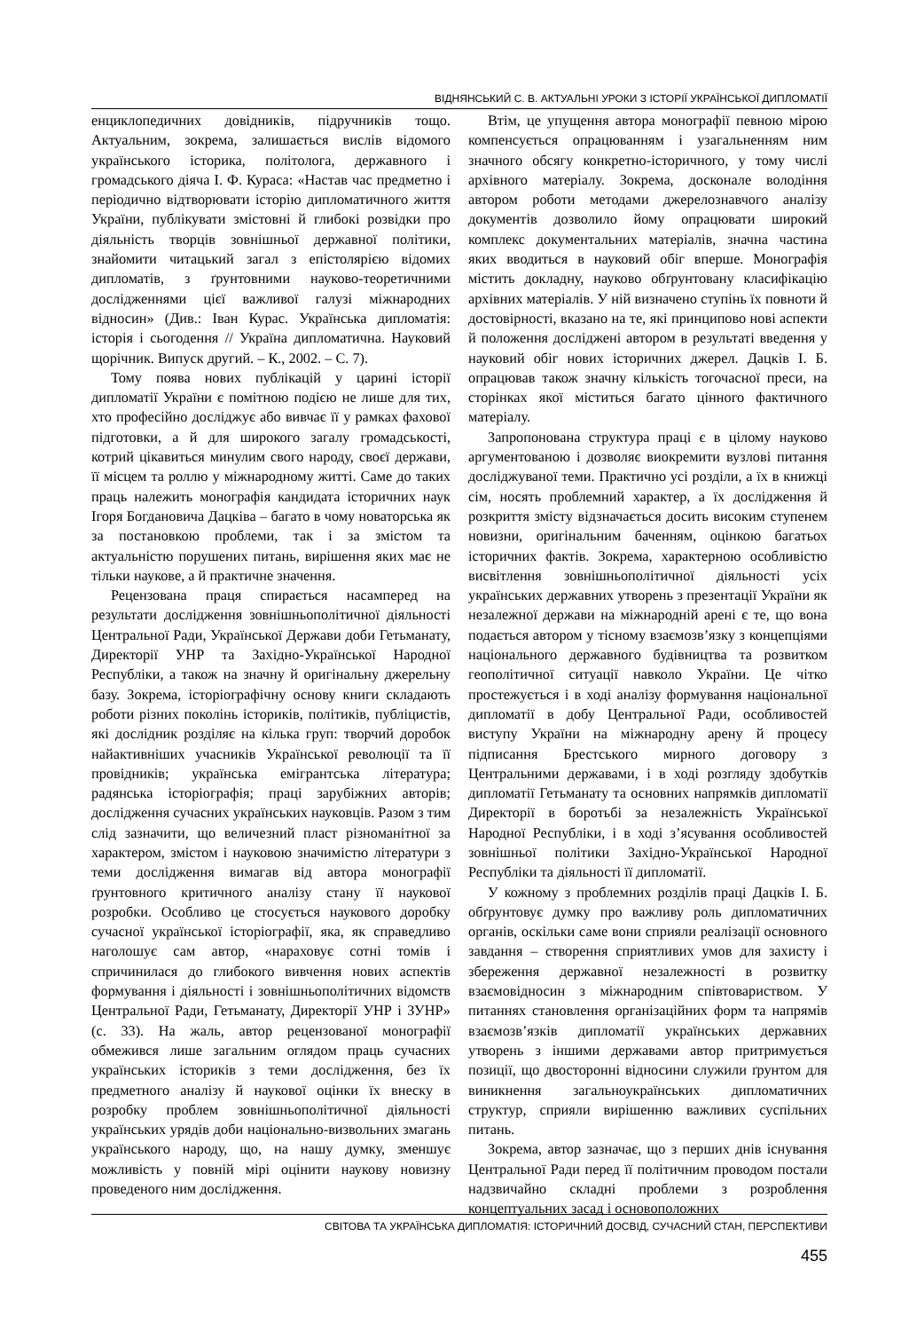ВІДНЯНСЬКИЙ С. В. АКТУАЛЬНІ УРОКИ З ІСТОРІЇ УКРАЇНСЬКОЇ ДИПЛОМАТІЇ
енциклопедичних довідників, підручників тощо. Актуальним, зокрема, залишається вислів відомого українського історика, політолога, державного і громадського діяча І. Ф. Кураса: «Настав час предметно і періодично відтворювати історію дипломатичного життя України, публікувати змістовні й глибокі розвідки про діяльність творців зовнішньої державної політики, знайомити читацький загал з епістолярією відомих дипломатів, з ґрунтовними науково-теоретичними дослідженнями цієї важливої галузі міжнародних відносин» (Див.: Іван Курас. Українська дипломатія: історія і сьогодення // Україна дипломатична. Науковий щорічник. Випуск другий. – К., 2002. – С. 7).
Тому поява нових публікацій у царині історії дипломатії України є помітною подією не лише для тих, хто професійно досліджує або вивчає її у рамках фахової підготовки, а й для широкого загалу громадськості, котрий цікавиться минулим свого народу, своєї держави, її місцем та роллю у міжнародному житті. Саме до таких праць належить монографія кандидата історичних наук Ігоря Богдановича Дацківа – багато в чому новаторська як за постановкою проблеми, так і за змістом та актуальністю порушених питань, вирішення яких має не тільки наукове, а й практичне значення.
Рецензована праця спирається насамперед на результати дослідження зовнішньополітичної діяльності Центральної Ради, Української Держави доби Гетьманату, Директорії УНР та Західно-Української Народної Республіки, а також на значну й оригінальну джерельну базу. Зокрема, історіографічну основу книги складають роботи різних поколінь істориків, політиків, публіцистів, які дослідник розділяє на кілька груп: творчий доробок найактивніших учасників Української революції та її провідників; українська емігрантська література; радянська історіографія; праці зарубіжних авторів; дослідження сучасних українських науковців. Разом з тим слід зазначити, що величезний пласт різноманітної за характером, змістом і науковою значимістю літератури з теми дослідження вимагав від автора монографії ґрунтовного критичного аналізу стану її наукової розробки. Особливо це стосується наукового доробку сучасної української історіографії, яка, як справедливо наголошує сам автор, «нараховує сотні томів і спричинилася до глибокого вивчення нових аспектів формування і діяльності і зовнішньополітичних відомств Центральної Ради, Гетьманату, Директорії УНР і ЗУНР» (с. 33). На жаль, автор рецензованої монографії обмежився лише загальним оглядом праць сучасних українських істориків з теми дослідження, без їх предметного аналізу й наукової оцінки їх внеску в розробку проблем зовнішньополітичної діяльності українських урядів доби національно-визвольних змагань українського народу, що, на нашу думку, зменшує можливість у повній мірі оцінити наукову новизну проведеного ним дослідження.
Втім, це упущення автора монографії певною мірою компенсується опрацюванням і узагальненням ним значного обсягу конкретно-історичного, у тому числі архівного матеріалу. Зокрема, досконале володіння автором роботи методами джерелознавчого аналізу документів дозволило йому опрацювати широкий комплекс документальних матеріалів, значна частина яких вводиться в науковий обіг вперше. Монографія містить докладну, науково обґрунтовану класифікацію архівних матеріалів. У ній визначено ступінь їх повноти й достовірності, вказано на те, які принципово нові аспекти й положення досліджені автором в результаті введення у науковий обіг нових історичних джерел. Дацків І. Б. опрацював також значну кількість тогочасної преси, на сторінках якої міститься багато цінного фактичного матеріалу.
Запропонована структура праці є в цілому науково аргументованою і дозволяє виокремити вузлові питання досліджуваної теми. Практично усі розділи, а їх в книжці сім, носять проблемний характер, а їх дослідження й розкриття змісту відзначається досить високим ступенем новизни, оригінальним баченням, оцінкою багатьох історичних фактів. Зокрема, характерною особливістю висвітлення зовнішньополітичної діяльності усіх українських державних утворень з презентації України як незалежної держави на міжнародній арені є те, що вона подається автором у тісному взаємозв’язку з концепціями національного державного будівництва та розвитком геополітичної ситуації навколо України. Це чітко простежується і в ході аналізу формування національної дипломатії в добу Центральної Ради, особливостей виступу України на міжнародну арену й процесу підписання Брестського мирного договору з Центральними державами, і в ході розгляду здобутків дипломатії Гетьманату та основних напрямків дипломатії Директорії в боротьбі за незалежність Української Народної Республіки, і в ході з’ясування особливостей зовнішньої політики Західно-Української Народної Республіки та діяльності її дипломатії.
У кожному з проблемних розділів праці Дацків І. Б. обґрунтовує думку про важливу роль дипломатичних органів, оскільки саме вони сприяли реалізації основного завдання – створення сприятливих умов для захисту і збереження державної незалежності в розвитку взаємовідносин з міжнародним співтовариством. У питаннях становлення організаційних форм та напрямів взаємозв’язків дипломатії українських державних утворень з іншими державами автор притримується позиції, що двосторонні відносини служили ґрунтом для виникнення загальноукраїнських дипломатичних структур, сприяли вирішенню важливих суспільних питань.
Зокрема, автор зазначає, що з перших днів існування Центральної Ради перед її політичним проводом постали надзвичайно складні проблеми з розроблення концептуальних засад і основоположних
СВІТОВА ТА УКРАЇНСЬКА ДИПЛОМАТІЯ: ІСТОРИЧНИЙ ДОСВІД, СУЧАСНИЙ СТАН, ПЕРСПЕКТИВИ
455